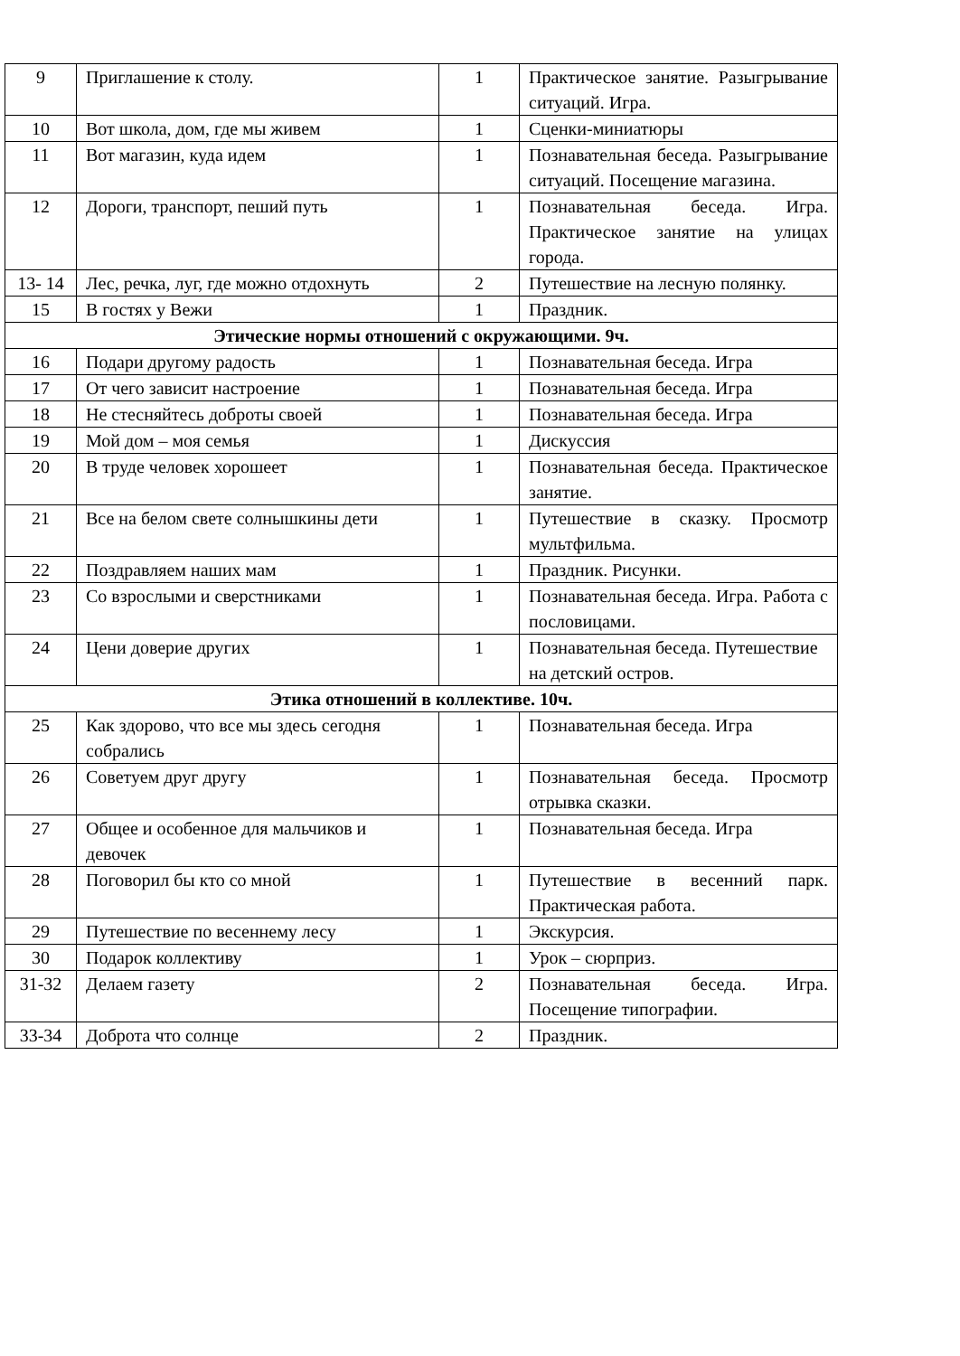| 9 | Приглашение к столу. | 1 | Практическое занятие. Разыгрывание ситуаций. Игра. |
| 10 | Вот школа, дом, где мы живем | 1 | Сценки-миниатюры |
| 11 | Вот магазин, куда идем | 1 | Познавательная беседа. Разыгрывание ситуаций. Посещение магазина. |
| 12 | Дороги, транспорт, пеший путь | 1 | Познавательная беседа. Игра. Практическое занятие на улицах города. |
| 13- 14 | Лес, речка, луг, где можно отдохнуть | 2 | Путешествие на лесную полянку. |
| 15 | В гостях у Вежи | 1 | Праздник. |
| Этические нормы отношений с окружающими. 9ч. | | | |
| 16 | Подари другому радость | 1 | Познавательная беседа. Игра |
| 17 | От чего зависит настроение | 1 | Познавательная беседа. Игра |
| 18 | Не стесняйтесь доброты своей | 1 | Познавательная беседа. Игра |
| 19 | Мой дом – моя семья | 1 | Дискуссия |
| 20 | В труде человек хорошеет | 1 | Познавательная беседа. Практическое занятие. |
| 21 | Все на белом свете солнышкины дети | 1 | Путешествие в сказку. Просмотр мультфильма. |
| 22 | Поздравляем наших мам | 1 | Праздник. Рисунки. |
| 23 | Со взрослыми и сверстниками | 1 | Познавательная беседа. Игра. Работа с пословицами. |
| 24 | Цени доверие других | 1 | Познавательная беседа. Путешествие на детский остров. |
| Этика отношений в коллективе. 10ч. | | | |
| 25 | Как здорово, что все мы здесь сегодня собрались | 1 | Познавательная беседа. Игра |
| 26 | Советуем друг другу | 1 | Познавательная беседа. Просмотр отрывка сказки. |
| 27 | Общее и особенное для мальчиков и девочек | 1 | Познавательная беседа. Игра |
| 28 | Поговорил бы кто со мной | 1 | Путешествие в весенний парк. Практическая работа. |
| 29 | Путешествие по весеннему лесу | 1 | Экскурсия. |
| 30 | Подарок коллективу | 1 | Урок – сюрприз. |
| 31-32 | Делаем газету | 2 | Познавательная беседа. Игра. Посещение типографии. |
| 33-34 | Доброта что солнце | 2 | Праздник. |